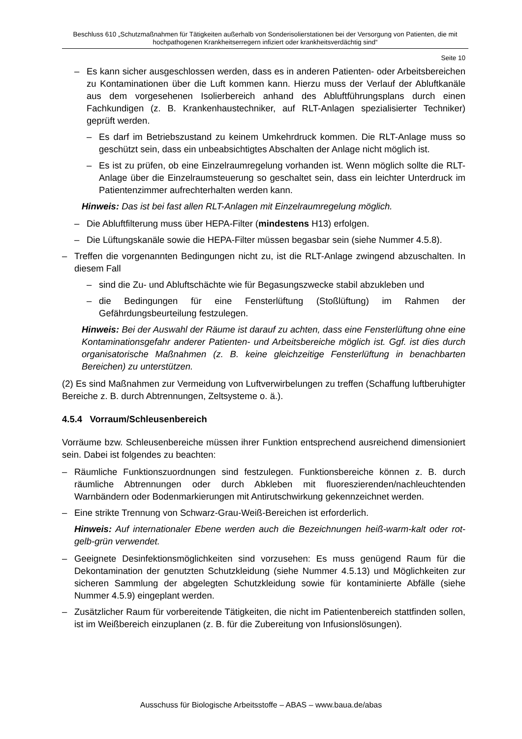Beschluss 610 „Schutzmaßnahmen für Tätigkeiten außerhalb von Sonderisolierstationen bei der Versorgung von Patienten, die mit hochpathogenen Krankheitserregern infiziert oder krankheitsverdächtig sind“
Seite 10
– Es kann sicher ausgeschlossen werden, dass es in anderen Patienten- oder Arbeitsbereichen zu Kontaminationen über die Luft kommen kann. Hierzu muss der Verlauf der Abluftkanäle aus dem vorgesehenen Isolierbereich anhand des Abluftführungsplans durch einen Fachkundigen (z. B. Krankenhaustechniker, auf RLT-Anlagen spezialisierter Techniker) geprüft werden.
– Es darf im Betriebszustand zu keinem Umkehrdruck kommen. Die RLT-Anlage muss so geschützt sein, dass ein unbeabsichtigtes Abschalten der Anlage nicht möglich ist.
– Es ist zu prüfen, ob eine Einzelraumregelung vorhanden ist. Wenn möglich sollte die RLT-Anlage über die Einzelraumsteuerung so geschaltet sein, dass ein leichter Unterdruck im Patientenzimmer aufrechterhalten werden kann.
Hinweis: Das ist bei fast allen RLT-Anlagen mit Einzelraumregelung möglich.
– Die Abluftfilterung muss über HEPA-Filter (mindestens H13) erfolgen.
– Die Lüftungskanäle sowie die HEPA-Filter müssen begasbar sein (siehe Nummer 4.5.8).
– Treffen die vorgenannten Bedingungen nicht zu, ist die RLT-Anlage zwingend abzuschalten. In diesem Fall
– sind die Zu- und Abluftschächte wie für Begasungszwecke stabil abzukleben und
– die Bedingungen für eine Fensterlüftung (Stoßlüftung) im Rahmen der Gefährdungsbeurteilung festzulegen.
Hinweis: Bei der Auswahl der Räume ist darauf zu achten, dass eine Fensterlüftung ohne eine Kontaminationsgefahr anderer Patienten- und Arbeitsbereiche möglich ist. Ggf. ist dies durch organisatorische Maßnahmen (z. B. keine gleichzeitige Fensterlüftung in benachbarten Bereichen) zu unterstützen.
(2) Es sind Maßnahmen zur Vermeidung von Luftverwirbelungen zu treffen (Schaffung luftberuhigter Bereiche z. B. durch Abtrennungen, Zeltsysteme o. ä.).
4.5.4 Vorraum/Schleusenbereich
Vorräume bzw. Schleusenbereiche müssen ihrer Funktion entsprechend ausreichend dimensioniert sein. Dabei ist folgendes zu beachten:
– Räumliche Funktionszuordnungen sind festzulegen. Funktionsbereiche können z. B. durch räumliche Abtrennungen oder durch Abkleben mit fluoreszierenden/nachleuchtenden Warnbändern oder Bodenmarkierungen mit Antirutschwirkung gekennzeichnet werden.
– Eine strikte Trennung von Schwarz-Grau-Weiß-Bereichen ist erforderlich.
Hinweis: Auf internationaler Ebene werden auch die Bezeichnungen heiß-warm-kalt oder rot-gelb-grün verwendet.
– Geeignete Desinfektionsmöglichkeiten sind vorzusehen: Es muss genügend Raum für die Dekontamination der genutzten Schutzkleidung (siehe Nummer 4.5.13) und Möglichkeiten zur sicheren Sammlung der abgelegten Schutzkleidung sowie für kontaminierte Abfälle (siehe Nummer 4.5.9) eingeplant werden.
– Zusätzlicher Raum für vorbereitende Tätigkeiten, die nicht im Patientenbereich stattfinden sollen, ist im Weißbereich einzuplanen (z. B. für die Zubereitung von Infusionslösungen).
Ausschuss für Biologische Arbeitsstoffe – ABAS – www.baua.de/abas